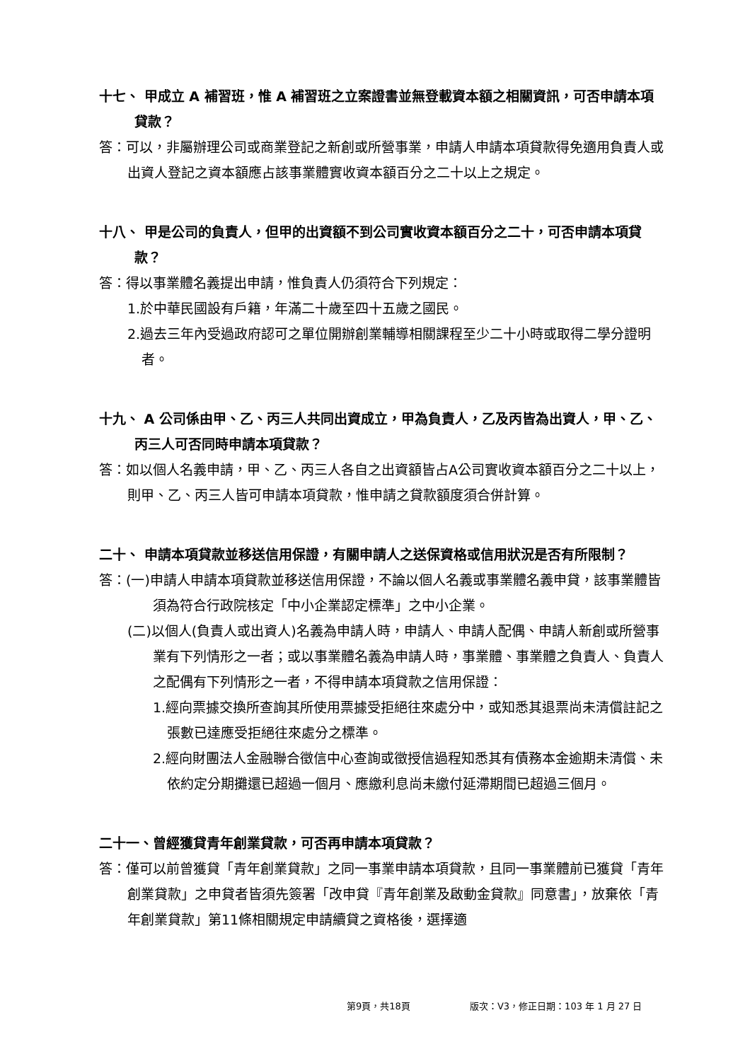十七、 甲成立 A 補習班，惟 A 補習班之立案證書並無登載資本額之相關資訊，可否申請本項貸款？
答：可以，非屬辦理公司或商業登記之新創或所營事業，申請人申請本項貸款得免適用負責人或出資人登記之資本額應占該事業體實收資本額百分之二十以上之規定。
十八、 甲是公司的負責人，但甲的出資額不到公司實收資本額百分之二十，可否申請本項貸款？
答：得以事業體名義提出申請，惟負責人仍須符合下列規定：
1.於中華民國設有戶籍，年滿二十歲至四十五歲之國民。
2.過去三年內受過政府認可之單位開辦創業輔導相關課程至少二十小時或取得二學分證明者。
十九、 A 公司係由甲、乙、丙三人共同出資成立，甲為負責人，乙及丙皆為出資人，甲、乙、丙三人可否同時申請本項貸款？
答：如以個人名義申請，甲、乙、丙三人各自之出資額皆占A公司實收資本額百分之二十以上，則甲、乙、丙三人皆可申請本項貸款，惟申請之貸款額度須合併計算。
二十、 申請本項貸款並移送信用保證，有關申請人之送保資格或信用狀況是否有所限制？
答：(一)申請人申請本項貸款並移送信用保證，不論以個人名義或事業體名義申貸，該事業體皆須為符合行政院核定「中小企業認定標準」之中小企業。
(二)以個人(負責人或出資人)名義為申請人時，申請人、申請人配偶、申請人新創或所營事業有下列情形之一者；或以事業體名義為申請人時，事業體、事業體之負責人、負責人之配偶有下列情形之一者，不得申請本項貸款之信用保證：
1.經向票據交換所查詢其所使用票據受拒絕往來處分中，或知悉其退票尚未清償註記之張數已達應受拒絕往來處分之標準。
2.經向財團法人金融聯合徵信中心查詢或徵授信過程知悉其有債務本金逾期未清償、未依約定分期攤還已超過一個月、應繳利息尚未繳付延滯期間已超過三個月。
二十一、曾經獲貸青年創業貸款，可否再申請本項貸款？
答：僅可以前曾獲貸「青年創業貸款」之同一事業申請本項貸款，且同一事業體前已獲貸「青年創業貸款」之申貸者皆須先簽署「改申貸『青年創業及啟動金貸款』同意書」，放棄依「青年創業貸款」第11條相關規定申請續貸之資格後，選擇適
第9頁，共18頁 版次：V3，修正日期：103 年 1 月 27 日